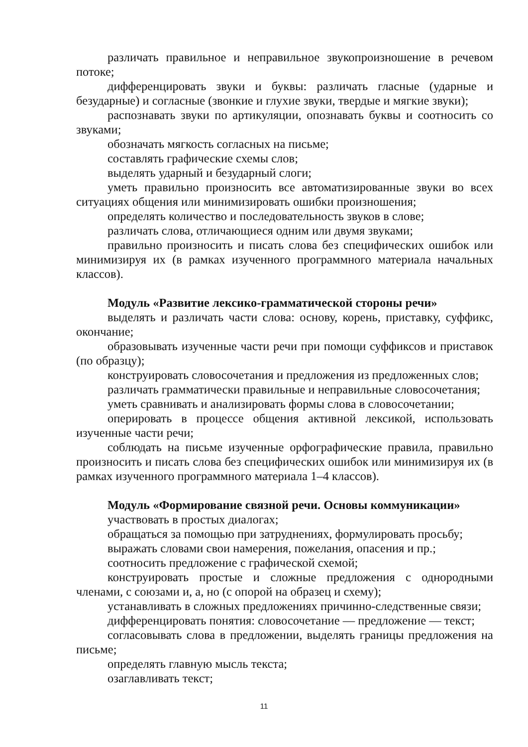различать правильное и неправильное звукопроизношение в речевом потоке;
дифференцировать звуки и буквы: различать гласные (ударные и безударные) и согласные (звонкие и глухие звуки, твердые и мягкие звуки);
распознавать звуки по артикуляции, опознавать буквы и соотносить со звуками;
обозначать мягкость согласных на письме;
составлять графические схемы слов;
выделять ударный и безударный слоги;
уметь правильно произносить все автоматизированные звуки во всех ситуациях общения или минимизировать ошибки произношения;
определять количество и последовательность звуков в слове;
различать слова, отличающиеся одним или двумя звуками;
правильно произносить и писать слова без специфических ошибок или минимизируя их (в рамках изученного программного материала начальных классов).
Модуль «Развитие лексико-грамматической стороны речи»
выделять и различать части слова: основу, корень, приставку, суффикс, окончание;
образовывать изученные части речи при помощи суффиксов и приставок (по образцу);
конструировать словосочетания и предложения из предложенных слов;
различать грамматически правильные и неправильные словосочетания;
уметь сравнивать и анализировать формы слова в словосочетании;
оперировать в процессе общения активной лексикой, использовать изученные части речи;
соблюдать на письме изученные орфографические правила, правильно произносить и писать слова без специфических ошибок или минимизируя их (в рамках изученного программного материала 1–4 классов).
Модуль «Формирование связной речи. Основы коммуникации»
участвовать в простых диалогах;
обращаться за помощью при затруднениях, формулировать просьбу;
выражать словами свои намерения, пожелания, опасения и пр.;
соотносить предложение с графической схемой;
конструировать простые и сложные предложения с однородными членами, с союзами и, а, но (с опорой на образец и схему);
устанавливать в сложных предложениях причинно-следственные связи;
дифференцировать понятия: словосочетание — предложение — текст;
согласовывать слова в предложении, выделять границы предложения на письме;
определять главную мысль текста;
озаглавливать текст;
11